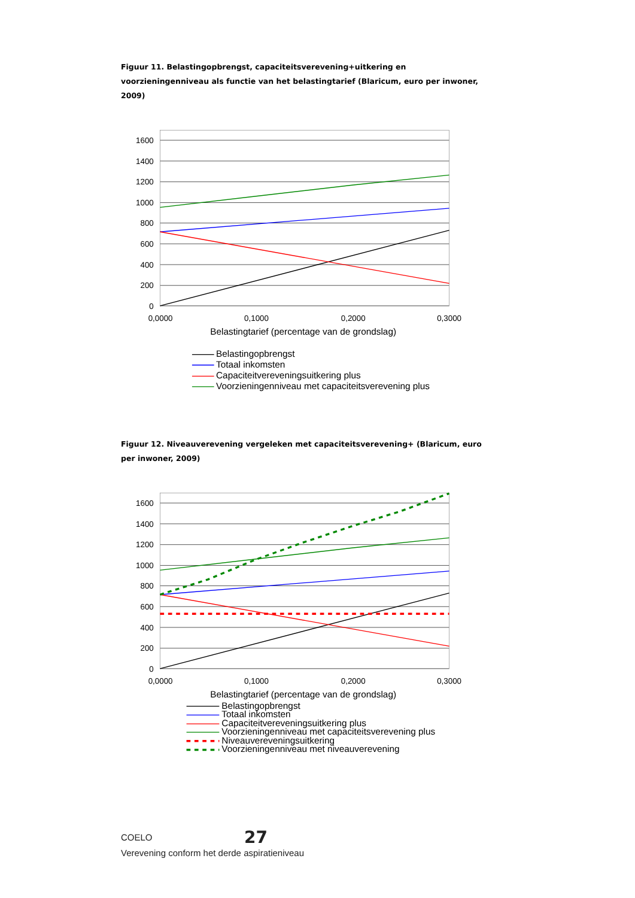Figuur 11. Belastingopbrengst, capaciteitsverevening+uitkering en voorzieningenniveau als functie van het belastingtarief (Blaricum, euro per inwoner, 2009)
1600
1400
1200
1000
800
600
400
200
0
0,0000
0,1000
0,2000
0,3000
Belastingtarief (percentage van de grondslag)
Belastingopbrengst
Totaal inkomsten
Capaciteitvereveningsuitkering plus
Voorzieningenniveau met capaciteitsverevening plus
Figuur 12. Niveauverevening vergeleken met capaciteitsverevening+ (Blaricum, euro per inwoner, 2009)
1600
1400
1200
1000
800
600
400
200
0
0,0000
0,1000
0,2000
0,3000
Belastingtarief (percentage van de grondslag)
Belastingopbrengst
Totaal inkomsten
Capaciteitvereveningsuitkering plus
Voorzieningenniveau met capaciteitsverevening plus
Niveauvereveningsuitkering
Voorzieningenniveau met niveauverevening
COELO 27
Verevening conform het derde aspiratieniveau